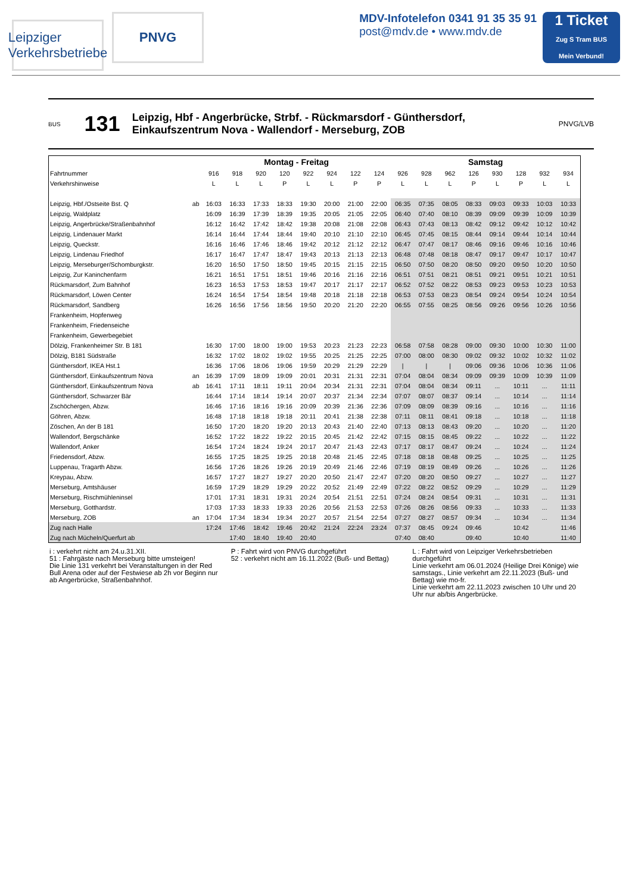Leipziger
Verkehrsbetriebe PNVG
MDV-Infotelefon 0341 91 35 35 91
post@mdv.de • www.mdv.de
1 Ticket
Zug S Tram BUS
Mein Verbund!
BUS 131 Leipzig, Hbf - Angerbrücke, Strbf. - Rückmarsdorf - Günthersdorf,
Einkaufszentrum Nova - Wallendorf - Merseburg, ZOB PNVG/LVB
| | | Montag - Freitag | | | | | | | | Samstag | | | | | | | |
| --- | --- | --- | --- | --- | --- | --- | --- | --- | --- | --- | --- | --- | --- | --- | --- | --- | --- |
| Fahrtnummer | | 916 | 918 | 920 | 120 | 922 | 924 | 122 | 124 | 926 | 928 | 962 | 126 | 930 | 128 | 932 | 934 |
| Verkehrshinweise | | L | L | L | P | L | L | P | P | L | L | L | P | L | P | L | L |
| Leipzig, Hbf./Ostseite Bst. Q | ab | 16:03 | 16:33 | 17:33 | 18:33 | 19:30 | 20:00 | 21:00 | 22:00 | 06:35 | 07:35 | 08:05 | 08:33 | 09:03 | 09:33 | 10:03 | 10:33 |
| Leipzig, Waldplatz | | 16:09 | 16:39 | 17:39 | 18:39 | 19:35 | 20:05 | 21:05 | 22:05 | 06:40 | 07:40 | 08:10 | 08:39 | 09:09 | 09:39 | 10:09 | 10:39 |
| Leipzig, Angerbrücke/Straßenbahnhof | | 16:12 | 16:42 | 17:42 | 18:42 | 19:38 | 20:08 | 21:08 | 22:08 | 06:43 | 07:43 | 08:13 | 08:42 | 09:12 | 09:42 | 10:12 | 10:42 |
| Leipzig, Lindenauer Markt | | 16:14 | 16:44 | 17:44 | 18:44 | 19:40 | 20:10 | 21:10 | 22:10 | 06:45 | 07:45 | 08:15 | 08:44 | 09:14 | 09:44 | 10:14 | 10:44 |
| Leipzig, Queckstr. | | 16:16 | 16:46 | 17:46 | 18:46 | 19:42 | 20:12 | 21:12 | 22:12 | 06:47 | 07:47 | 08:17 | 08:46 | 09:16 | 09:46 | 10:16 | 10:46 |
| Leipzig, Lindenau Friedhof | | 16:17 | 16:47 | 17:47 | 18:47 | 19:43 | 20:13 | 21:13 | 22:13 | 06:48 | 07:48 | 08:18 | 08:47 | 09:17 | 09:47 | 10:17 | 10:47 |
| Leipzig, Merseburger/Schomburgkstr. | | 16:20 | 16:50 | 17:50 | 18:50 | 19:45 | 20:15 | 21:15 | 22:15 | 06:50 | 07:50 | 08:20 | 08:50 | 09:20 | 09:50 | 10:20 | 10:50 |
| Leipzig, Zur Kaninchenfarm | | 16:21 | 16:51 | 17:51 | 18:51 | 19:46 | 20:16 | 21:16 | 22:16 | 06:51 | 07:51 | 08:21 | 08:51 | 09:21 | 09:51 | 10:21 | 10:51 |
| Rückmarsdorf, Zum Bahnhof | | 16:23 | 16:53 | 17:53 | 18:53 | 19:47 | 20:17 | 21:17 | 22:17 | 06:52 | 07:52 | 08:22 | 08:53 | 09:23 | 09:53 | 10:23 | 10:53 |
| Rückmarsdorf, Löwen Center | | 16:24 | 16:54 | 17:54 | 18:54 | 19:48 | 20:18 | 21:18 | 22:18 | 06:53 | 07:53 | 08:23 | 08:54 | 09:24 | 09:54 | 10:24 | 10:54 |
| Rückmarsdorf, Sandberg | | 16:26 | 16:56 | 17:56 | 18:56 | 19:50 | 20:20 | 21:20 | 22:20 | 06:55 | 07:55 | 08:25 | 08:56 | 09:26 | 09:56 | 10:26 | 10:56 |
| Frankenheim, Hopfenweg | | | | | | | | | | | | | | | | | |
| Frankenheim, Friedenseiche | | | | | | | | | | | | | | | | | |
| Frankenheim, Gewerbegebiet | | | | | | | | | | | | | | | | | |
| Dölzig, Frankenheimer Str. B 181 | | 16:30 | 17:00 | 18:00 | 19:00 | 19:53 | 20:23 | 21:23 | 22:23 | 06:58 | 07:58 | 08:28 | 09:00 | 09:30 | 10:00 | 10:30 | 11:00 |
| Dölzig, B181 Südstraße | | 16:32 | 17:02 | 18:02 | 19:02 | 19:55 | 20:25 | 21:25 | 22:25 | 07:00 | 08:00 | 08:30 | 09:02 | 09:32 | 10:02 | 10:32 | 11:02 |
| Günthersdorf, IKEA Hst.1 | | 16:36 | 17:06 | 18:06 | 19:06 | 19:59 | 20:29 | 21:29 | 22:29 | / | / | / | 09:06 | 09:36 | 10:06 | 10:36 | 11:06 |
| Günthersdorf, Einkaufszentrum Nova | an | 16:39 | 17:09 | 18:09 | 19:09 | 20:01 | 20:31 | 21:31 | 22:31 | 07:04 | 08:04 | 08:34 | 09:09 | 09:39 | 10:09 | 10:39 | 11:09 |
| Günthersdorf, Einkaufszentrum Nova | ab | 16:41 | 17:11 | 18:11 | 19:11 | 20:04 | 20:34 | 21:31 | 22:31 | 07:04 | 08:04 | 08:34 | 09:11 | ... | 10:11 | ... | 11:11 |
| Günthersdorf, Schwarzer Bär | | 16:44 | 17:14 | 18:14 | 19:14 | 20:07 | 20:37 | 21:34 | 22:34 | 07:07 | 08:07 | 08:37 | 09:14 | ... | 10:14 | ... | 11:14 |
| Zschöchergen, Abzw. | | 16:46 | 17:16 | 18:16 | 19:16 | 20:09 | 20:39 | 21:36 | 22:36 | 07:09 | 08:09 | 08:39 | 09:16 | ... | 10:16 | ... | 11:16 |
| Göhren, Abzw. | | 16:48 | 17:18 | 18:18 | 19:18 | 20:11 | 20:41 | 21:38 | 22:38 | 07:11 | 08:11 | 08:41 | 09:18 | ... | 10:18 | ... | 11:18 |
| Zöschen, An der B 181 | | 16:50 | 17:20 | 18:20 | 19:20 | 20:13 | 20:43 | 21:40 | 22:40 | 07:13 | 08:13 | 08:43 | 09:20 | ... | 10:20 | ... | 11:20 |
| Wallendorf, Bergschänke | | 16:52 | 17:22 | 18:22 | 19:22 | 20:15 | 20:45 | 21:42 | 22:42 | 07:15 | 08:15 | 08:45 | 09:22 | ... | 10:22 | ... | 11:22 |
| Wallendorf, Anker | | 16:54 | 17:24 | 18:24 | 19:24 | 20:17 | 20:47 | 21:43 | 22:43 | 07:17 | 08:17 | 08:47 | 09:24 | ... | 10:24 | ... | 11:24 |
| Friedensdorf, Abzw. | | 16:55 | 17:25 | 18:25 | 19:25 | 20:18 | 20:48 | 21:45 | 22:45 | 07:18 | 08:18 | 08:48 | 09:25 | ... | 10:25 | ... | 11:25 |
| Luppenau, Tragarth Abzw. | | 16:56 | 17:26 | 18:26 | 19:26 | 20:19 | 20:49 | 21:46 | 22:46 | 07:19 | 08:19 | 08:49 | 09:26 | ... | 10:26 | ... | 11:26 |
| Kreypau, Abzw. | | 16:57 | 17:27 | 18:27 | 19:27 | 20:20 | 20:50 | 21:47 | 22:47 | 07:20 | 08:20 | 08:50 | 09:27 | ... | 10:27 | ... | 11:27 |
| Merseburg, Amtshäuser | | 16:59 | 17:29 | 18:29 | 19:29 | 20:22 | 20:52 | 21:49 | 22:49 | 07:22 | 08:22 | 08:52 | 09:29 | ... | 10:29 | ... | 11:29 |
| Merseburg, Rischmühleninsel | | 17:01 | 17:31 | 18:31 | 19:31 | 20:24 | 20:54 | 21:51 | 22:51 | 07:24 | 08:24 | 08:54 | 09:31 | ... | 10:31 | ... | 11:31 |
| Merseburg, Gotthardstr. | | 17:03 | 17:33 | 18:33 | 19:33 | 20:26 | 20:56 | 21:53 | 22:53 | 07:26 | 08:26 | 08:56 | 09:33 | ... | 10:33 | ... | 11:33 |
| Merseburg, ZOB | an | 17:04 | 17:34 | 18:34 | 19:34 | 20:27 | 20:57 | 21:54 | 22:54 | 07:27 | 08:27 | 08:57 | 09:34 | ... | 10:34 | ... | 11:34 |
| Zug nach Halle | | 17:24 | 17:46 | 18:42 | 19:46 | 20:42 | 21:24 | 22:24 | 23:24 | 07:37 | 08:45 | 09:24 | 09:46 | | 10:42 | | 11:46 |
| Zug nach Mücheln/Querfurt ab | | | 17:40 | 18:40 | 19:40 | 20:40 | | | | 07:40 | 08:40 | | 09:40 | | 10:40 | | 11:40 |
i : verkehrt nicht am 24.u.31.XII.
51 : Fahrgäste nach Merseburg bitte umsteigen!
Die Linie 131 verkehrt bei Veranstaltungen in der Red Bull Arena oder auf der Festwiese ab 2h vor Beginn nur ab Angerbrücke, Straßenbahnhof.
P : Fahrt wird von PNVG durchgeführt
52 : verkehrt nicht am 16.11.2022 (Buß- und Bettag)
L : Fahrt wird von Leipziger Verkehrsbetrieben durchgeführt
Linie verkehrt am 06.01.2024 (Heilige Drei Könige) wie samstags., Linie verkehrt am 22.11.2023 (Buß- und Bettag) wie mo-fr.
Linie verkehrt am 22.11.2023 zwischen 10 Uhr und 20 Uhr nur ab/bis Angerbrücke.